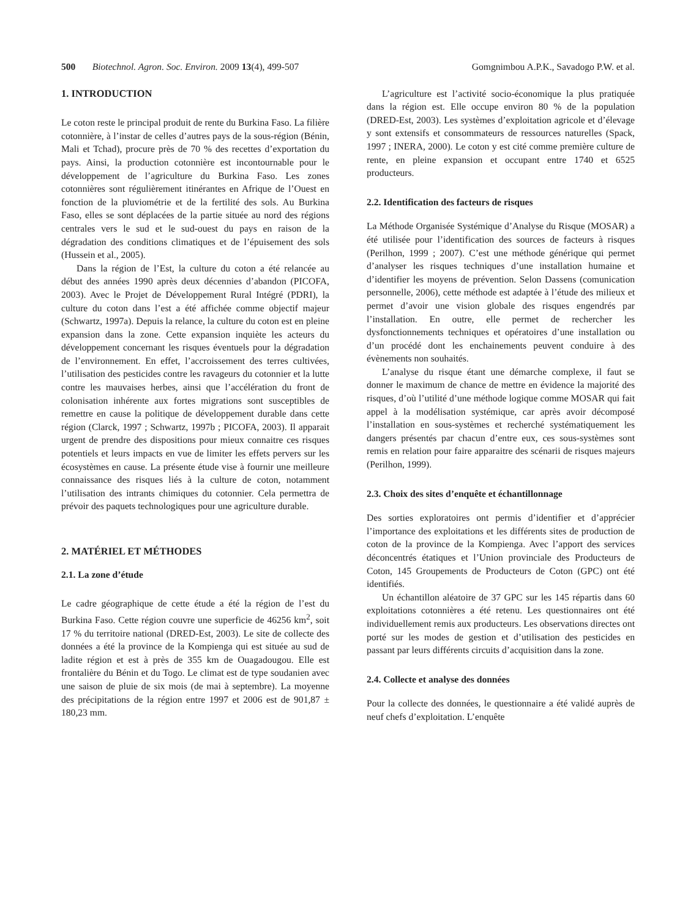500 Biotechnol. Agron. Soc. Environ. 2009 13(4), 499-507 Gomgnimbou A.P.K., Savadogo P.W. et al.
1. INTRODUCTION
Le coton reste le principal produit de rente du Burkina Faso. La filière cotonnière, à l’instar de celles d’autres pays de la sous-région (Bénin, Mali et Tchad), procure près de 70 % des recettes d’exportation du pays. Ainsi, la production cotonnière est incontournable pour le développement de l’agriculture du Burkina Faso. Les zones cotonnières sont régulièrement itinérantes en Afrique de l’Ouest en fonction de la pluviométrie et de la fertilité des sols. Au Burkina Faso, elles se sont déplacées de la partie située au nord des régions centrales vers le sud et le sud-ouest du pays en raison de la dégradation des conditions climatiques et de l’épuisement des sols (Hussein et al., 2005).
Dans la région de l’Est, la culture du coton a été relancée au début des années 1990 après deux décennies d’abandon (PICOFA, 2003). Avec le Projet de Développement Rural Intégré (PDRI), la culture du coton dans l’est a été affichée comme objectif majeur (Schwartz, 1997a). Depuis la relance, la culture du coton est en pleine expansion dans la zone. Cette expansion inquiète les acteurs du développement concernant les risques éventuels pour la dégradation de l’environnement. En effet, l’accroissement des terres cultivées, l’utilisation des pesticides contre les ravageurs du cotonnier et la lutte contre les mauvaises herbes, ainsi que l’accélération du front de colonisation inhérente aux fortes migrations sont susceptibles de remettre en cause la politique de développement durable dans cette région (Clarck, 1997 ; Schwartz, 1997b ; PICOFA, 2003). Il apparait urgent de prendre des dispositions pour mieux connaitre ces risques potentiels et leurs impacts en vue de limiter les effets pervers sur les écosystèmes en cause. La présente étude vise à fournir une meilleure connaissance des risques liés à la culture de coton, notamment l’utilisation des intrants chimiques du cotonnier. Cela permettra de prévoir des paquets technologiques pour une agriculture durable.
2. MATÉRIEL ET MÉTHODES
2.1. La zone d’étude
Le cadre géographique de cette étude a été la région de l’est du Burkina Faso. Cette région couvre une superficie de 46256 km<sup>2</sup>, soit 17 % du territoire national (DRED-Est, 2003). Le site de collecte des données a été la province de la Kompienga qui est située au sud de ladite région et est à près de 355 km de Ouagadougou. Elle est frontalière du Bénin et du Togo. Le climat est de type soudanien avec une saison de pluie de six mois (de mai à septembre). La moyenne des précipitations de la région entre 1997 et 2006 est de 901,87 ± 180,23 mm.
L’agriculture est l’activité socio-économique la plus pratiquée dans la région est. Elle occupe environ 80 % de la population (DRED-Est, 2003). Les systèmes d’exploitation agricole et d’élevage y sont extensifs et consommateurs de ressources naturelles (Spack, 1997 ; INERA, 2000). Le coton y est cité comme première culture de rente, en pleine expansion et occupant entre 1740 et 6525 producteurs.
2.2. Identification des facteurs de risques
La Méthode Organisée Systémique d’Analyse du Risque (MOSAR) a été utilisée pour l’identification des sources de facteurs à risques (Perilhon, 1999 ; 2007). C’est une méthode générique qui permet d’analyser les risques techniques d’une installation humaine et d’identifier les moyens de prévention. Selon Dassens (comunication personnelle, 2006), cette méthode est adaptée à l’étude des milieux et permet d’avoir une vision globale des risques engendrés par l’installation. En outre, elle permet de rechercher les dysfonctionnements techniques et opératoires d’une installation ou d’un procédé dont les enchainements peuvent conduire à des évènements non souhaités.
L’analyse du risque étant une démarche complexe, il faut se donner le maximum de chance de mettre en évidence la majorité des risques, d’où l’utilité d’une méthode logique comme MOSAR qui fait appel à la modélisation systémique, car après avoir décomposé l’installation en sous-systèmes et recherché systématiquement les dangers présentés par chacun d’entre eux, ces sous-systèmes sont remis en relation pour faire apparaitre des scénarii de risques majeurs (Perilhon, 1999).
2.3. Choix des sites d’enquête et échantillonnage
Des sorties exploratoires ont permis d’identifier et d’apprécier l’importance des exploitations et les différents sites de production de coton de la province de la Kompienga. Avec l’apport des services déconcentrés étatiques et l’Union provinciale des Producteurs de Coton, 145 Groupements de Producteurs de Coton (GPC) ont été identifiés.
Un échantillon aléatoire de 37 GPC sur les 145 répartis dans 60 exploitations cotonnières a été retenu. Les questionnaires ont été individuellement remis aux producteurs. Les observations directes ont porté sur les modes de gestion et d’utilisation des pesticides en passant par leurs différents circuits d’acquisition dans la zone.
2.4. Collecte et analyse des données
Pour la collecte des données, le questionnaire a été validé auprès de neuf chefs d’exploitation. L’enquête